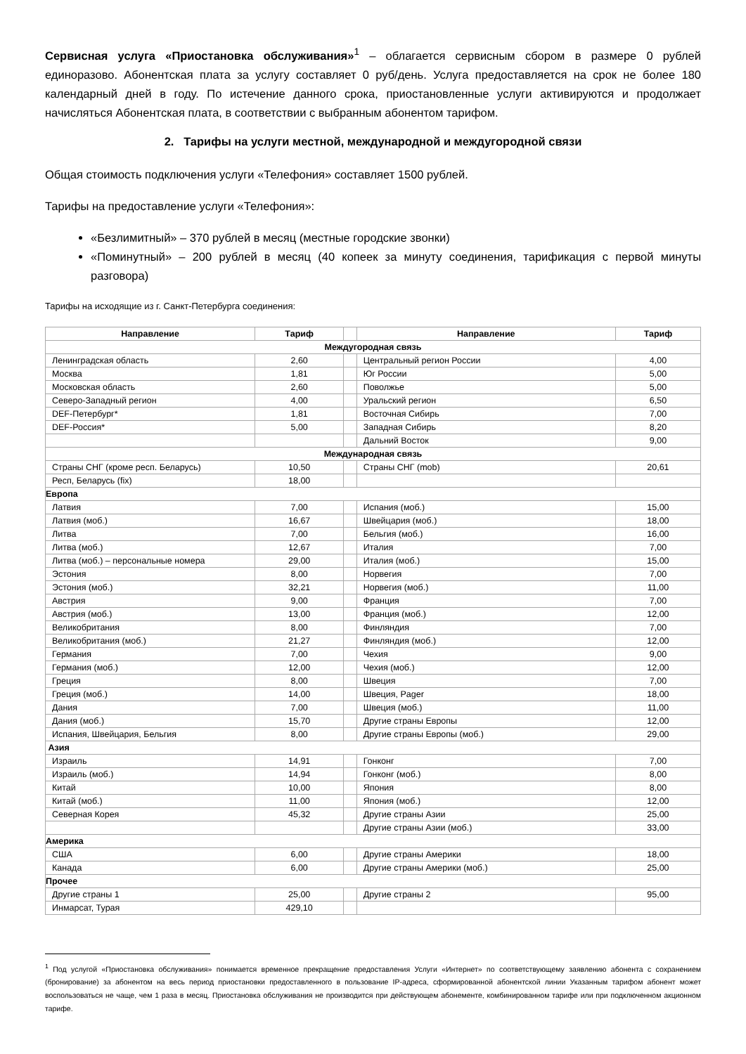Сервисная услуга «Приостановка обслуживания»<sup>1</sup> – облагается сервисным сбором в размере 0 рублей единоразово. Абонентская плата за услугу составляет 0 руб/день. Услуга предоставляется на срок не более 180 календарный дней в году. По истечение данного срока, приостановленные услуги активируются и продолжает начисляться Абонентская плата, в соответствии с выбранным абонентом тарифом.
2. Тарифы на услуги местной, международной и междугородной связи
Общая стоимость подключения услуги «Телефония» составляет 1500 рублей.
Тарифы на предоставление услуги «Телефония»:
«Безлимитный» – 370 рублей в месяц (местные городские звонки)
«Поминутный» – 200 рублей в месяц (40 копеек за минуту соединения, тарификация с первой минуты разговора)
Тарифы на исходящие из г. Санкт-Петербурга соединения:
| Направление | Тариф | | Направление | Тариф |
| --- | --- | --- | --- | --- |
| Междугородная связь | | | | |
| Ленинградская область | 2,60 | | Центральный регион России | 4,00 |
| Москва | 1,81 | | Юг России | 5,00 |
| Московская область | 2,60 | | Поволжье | 5,00 |
| Северо-Западный регион | 4,00 | | Уральский регион | 6,50 |
| DEF-Петербург* | 1,81 | | Восточная Сибирь | 7,00 |
| DEF-Россия* | 5,00 | | Западная Сибирь | 8,20 |
| | | | Дальний Восток | 9,00 |
| Международная связь | | | | |
| Страны СНГ (кроме респ. Беларусь) | 10,50 | | Страны СНГ (mob) | 20,61 |
| Респ, Беларусь (fix) | 18,00 | | | |
| Европа | | | | |
| Латвия | 7,00 | | Испания (моб.) | 15,00 |
| Латвия (моб.) | 16,67 | | Швейцария (моб.) | 18,00 |
| Литва | 7,00 | | Бельгия (моб.) | 16,00 |
| Литва (моб.) | 12,67 | | Италия | 7,00 |
| Литва (моб.) – персональные номера | 29,00 | | Италия (моб.) | 15,00 |
| Эстония | 8,00 | | Норвегия | 7,00 |
| Эстония (моб.) | 32,21 | | Норвегия (моб.) | 11,00 |
| Австрия | 9,00 | | Франция | 7,00 |
| Австрия (моб.) | 13,00 | | Франция (моб.) | 12,00 |
| Великобритания | 8,00 | | Финляндия | 7,00 |
| Великобритания (моб.) | 21,27 | | Финляндия (моб.) | 12,00 |
| Германия | 7,00 | | Чехия | 9,00 |
| Германия (моб.) | 12,00 | | Чехия (моб.) | 12,00 |
| Греция | 8,00 | | Швеция | 7,00 |
| Греция (моб.) | 14,00 | | Швеция, Pager | 18,00 |
| Дания | 7,00 | | Швеция (моб.) | 11,00 |
| Дания (моб.) | 15,70 | | Другие страны Европы | 12,00 |
| Испания, Швейцария, Бельгия | 8,00 | | Другие страны Европы (моб.) | 29,00 |
| Азия | | | | |
| Израиль | 14,91 | | Гонконг | 7,00 |
| Израиль (моб.) | 14,94 | | Гонконг (моб.) | 8,00 |
| Китай | 10,00 | | Япония | 8,00 |
| Китай (моб.) | 11,00 | | Япония (моб.) | 12,00 |
| Северная Корея | 45,32 | | Другие страны Азии | 25,00 |
| | | | Другие страны Азии (моб.) | 33,00 |
| Америка | | | | |
| США | 6,00 | | Другие страны Америки | 18,00 |
| Канада | 6,00 | | Другие страны Америки (моб.) | 25,00 |
| Прочее | | | | |
| Другие страны 1 | 25,00 | | Другие страны 2 | 95,00 |
| Инмарсат, Турая | 429,10 | | | |
<sup>1</sup> Под услугой «Приостановка обслуживания» понимается временное прекращение предоставления Услуги «Интернет» по соответствующему заявлению абонента с сохранением (бронирование) за абонентом на весь период приостановки предоставленного в пользование IP-адреса, сформированной абонентской линии Указанным тарифом абонент может воспользоваться не чаще, чем 1 раза в месяц. Приостановка обслуживания не производится при действующем абонементе, комбинированном тарифе или при подключенном акционном тарифе.